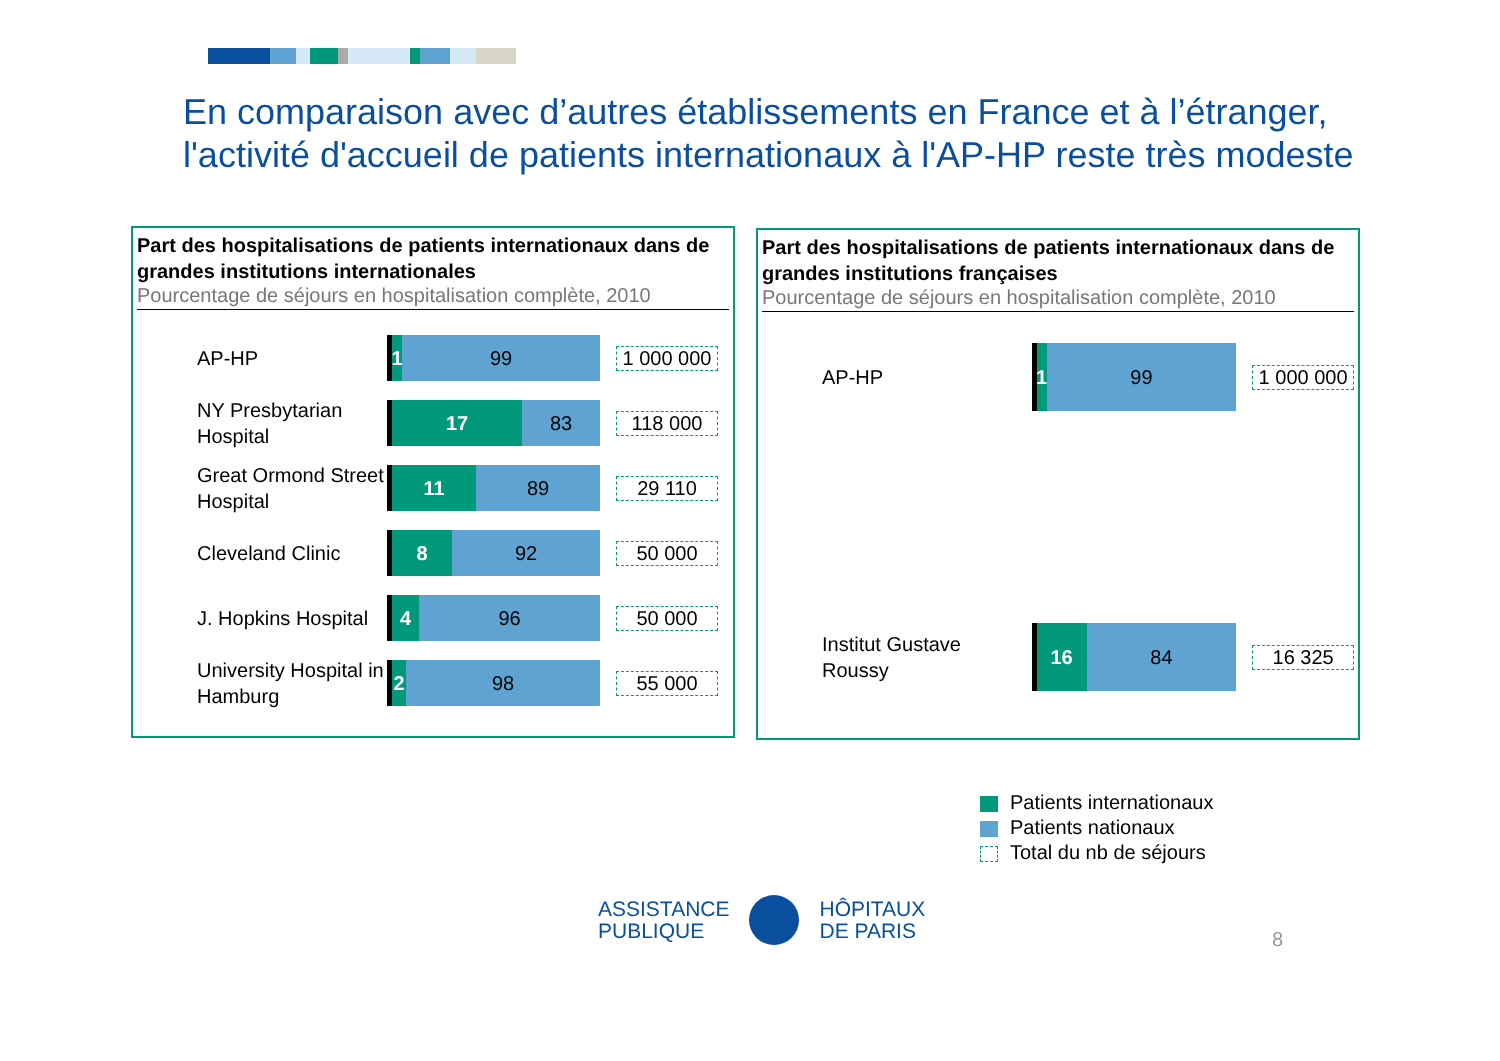En comparaison avec d’autres établissements en France et à l’étranger,
l'activité d'accueil de patients internationaux à l'AP-HP reste très modeste
Part des hospitalisations de patients internationaux dans de grandes institutions internationales
Pourcentage de séjours en hospitalisation complète, 2010
AP-HP
1
99
1 000 000
NY Presbytarian Hospital
17 83
118 000
Great Ormond Street Hospital
11 89
29 110
Cleveland Clinic
8 92
50 000
J. Hopkins Hospital
4 96
50 000
University Hospital in Hamburg
2 98
55 000
Part des hospitalisations de patients internationaux dans de grandes institutions françaises
Pourcentage de séjours en hospitalisation complète, 2010
AP-HP
1
99
1 000 000
Institut Gustave Roussy
16 84
16 325
Patients internationaux
Patients nationaux
Total du nb de séjours
ASSISTANCE
PUBLIQUE
HÔPITAUX
DE PARIS
8